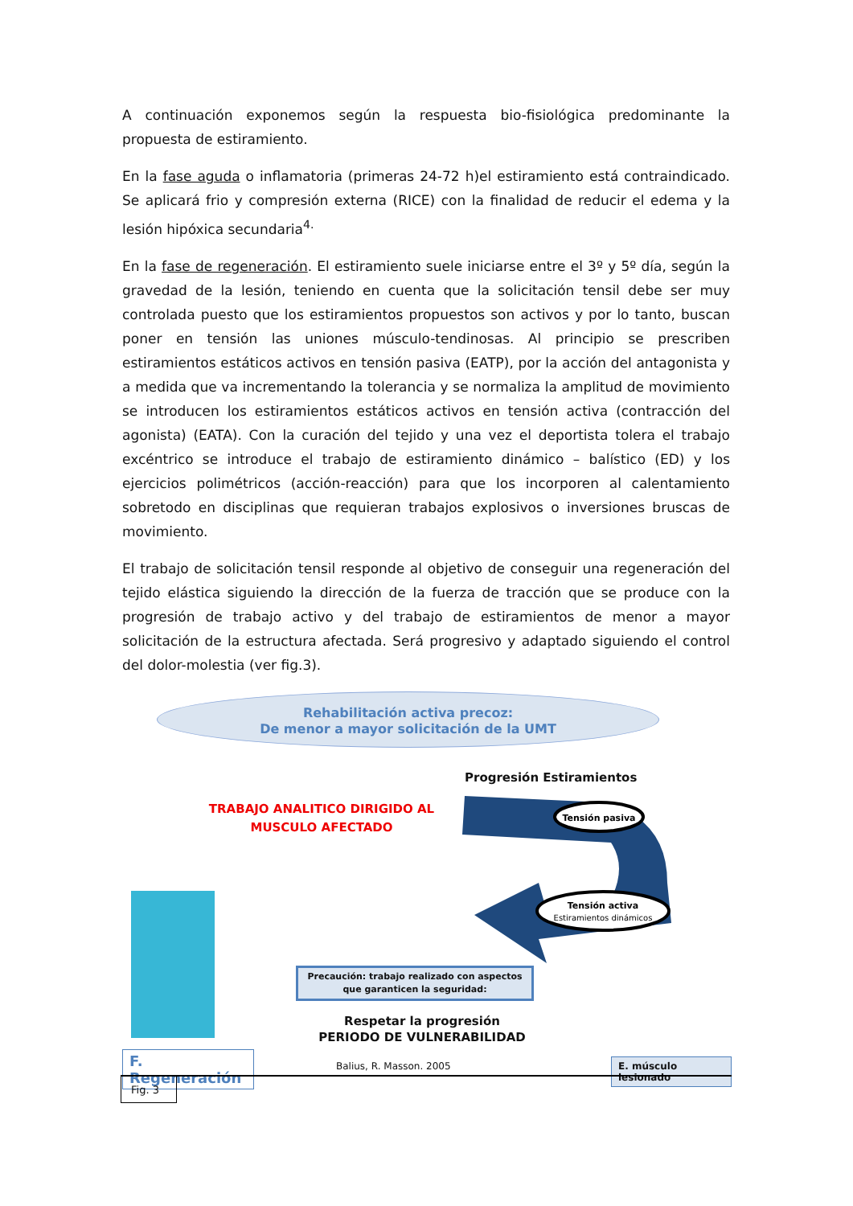A continuación exponemos según la respuesta bio-fisiológica predominante la propuesta de estiramiento.
En la fase aguda o inflamatoria (primeras 24-72 h)el estiramiento está contraindicado. Se aplicará frio y compresión externa (RICE) con la finalidad de reducir el edema y la lesión hipóxica secundaria<sup>4.</sup>
En la fase de regeneración. El estiramiento suele iniciarse entre el 3º y 5º día, según la gravedad de la lesión, teniendo en cuenta que la solicitación tensil debe ser muy controlada puesto que los estiramientos propuestos son activos y por lo tanto, buscan poner en tensión las uniones músculo-tendinosas. Al principio se prescriben estiramientos estáticos activos en tensión pasiva (EATP), por la acción del antagonista y a medida que va incrementando la tolerancia y se normaliza la amplitud de movimiento se introducen los estiramientos estáticos activos en tensión activa (contracción del agonista) (EATA). Con la curación del tejido y una vez el deportista tolera el trabajo excéntrico se introduce el trabajo de estiramiento dinámico – balístico (ED) y los ejercicios polimétricos (acción-reacción) para que los incorporen al calentamiento sobretodo en disciplinas que requieran trabajos explosivos o inversiones bruscas de movimiento.
El trabajo de solicitación tensil responde al objetivo de conseguir una regeneración del tejido elástica siguiendo la dirección de la fuerza de tracción que se produce con la progresión de trabajo activo y del trabajo de estiramientos de menor a mayor solicitación de la estructura afectada. Será progresivo y adaptado siguiendo el control del dolor-molestia (ver fig.3).
Rehabilitación activa precoz:
De menor a mayor solicitación de la UMT
Progresión Estiramientos
TRABAJO ANALITICO DIRIGIDO AL MUSCULO AFECTADO
Tensión pasiva
Tensión activa
Estiramientos dinámicos
Precaución: trabajo realizado con aspectos que garanticen la seguridad:
Respetar la progresión
PERIODO DE VULNERABILIDAD
F. Regeneración Balius, R. Masson. 2005 E. músculo lesionado
Fig. 3